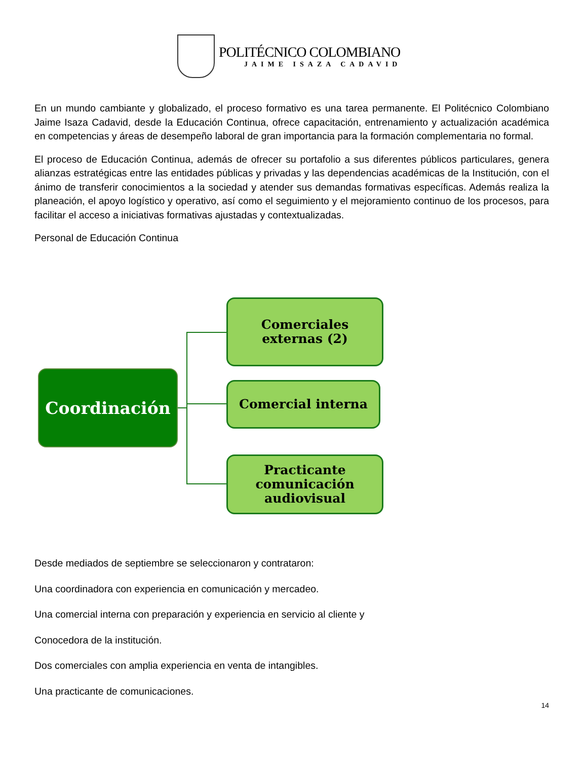POLITÉCNICO COLOMBIANO
JAIME ISAZA CADAVID
En un mundo cambiante y globalizado, el proceso formativo es una tarea permanente. El Politécnico Colombiano Jaime Isaza Cadavid, desde la Educación Continua, ofrece capacitación, entrenamiento y actualización académica en competencias y áreas de desempeño laboral de gran importancia para la formación complementaria no formal.
El proceso de Educación Continua, además de ofrecer su portafolio a sus diferentes públicos particulares, genera alianzas estratégicas entre las entidades públicas y privadas y las dependencias académicas de la Institución, con el ánimo de transferir conocimientos a la sociedad y atender sus demandas formativas específicas. Además realiza la planeación, el apoyo logístico y operativo, así como el seguimiento y el mejoramiento continuo de los procesos, para facilitar el acceso a iniciativas formativas ajustadas y contextualizadas.
Personal de Educación Continua
Coordinación
Comerciales
externas (2)
Comercial interna
Practicante comunicación audiovisual
Desde mediados de septiembre se seleccionaron y contrataron:
Una coordinadora con experiencia en comunicación y mercadeo.
Una comercial interna con preparación y experiencia en servicio al cliente y
Conocedora de la institución.
Dos comerciales con amplia experiencia en venta de intangibles.
Una practicante de comunicaciones.
14